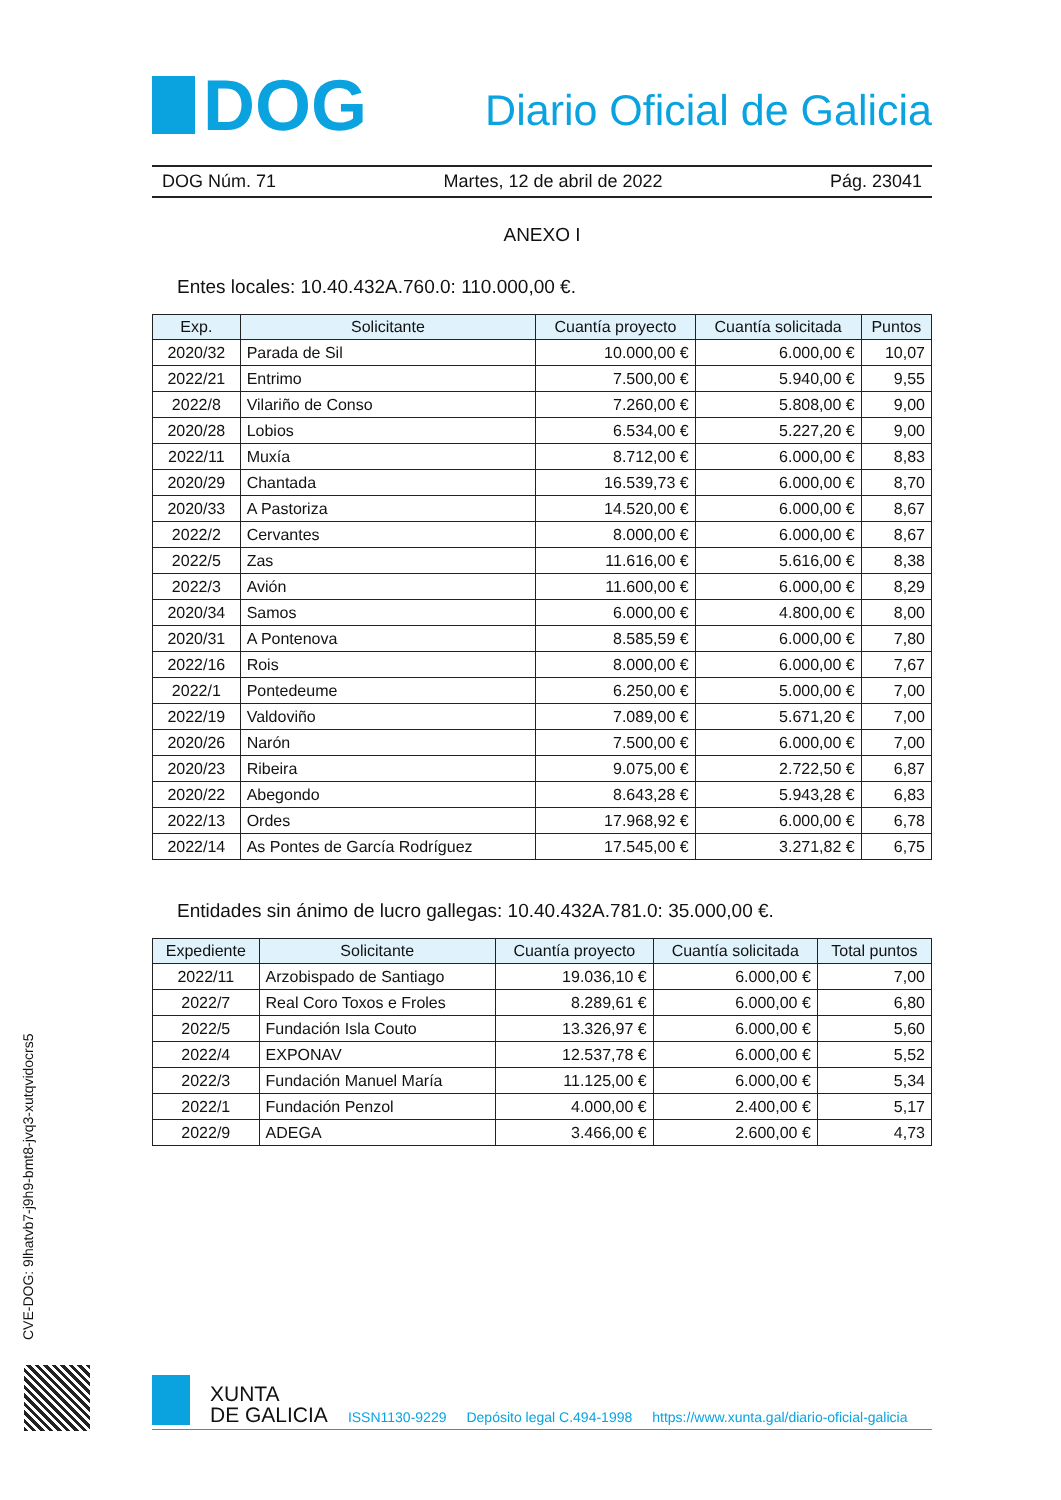DOG
Diario Oficial de Galicia
DOG Núm. 71 Martes, 12 de abril de 2022 Pág. 23041
ANEXO I
Entes locales: 10.40.432A.760.0: 110.000,00 €.
| Exp. | Solicitante | Cuantía proyecto | Cuantía solicitada | Puntos |
| --- | --- | --- | --- | --- |
| 2020/32 | Parada de Sil | 10.000,00 € | 6.000,00 € | 10,07 |
| 2022/21 | Entrimo | 7.500,00 € | 5.940,00 € | 9,55 |
| 2022/8 | Vilariño de Conso | 7.260,00 € | 5.808,00 € | 9,00 |
| 2020/28 | Lobios | 6.534,00 € | 5.227,20 € | 9,00 |
| 2022/11 | Muxía | 8.712,00 € | 6.000,00 € | 8,83 |
| 2020/29 | Chantada | 16.539,73 € | 6.000,00 € | 8,70 |
| 2020/33 | A Pastoriza | 14.520,00 € | 6.000,00 € | 8,67 |
| 2022/2 | Cervantes | 8.000,00 € | 6.000,00 € | 8,67 |
| 2022/5 | Zas | 11.616,00 € | 5.616,00 € | 8,38 |
| 2022/3 | Avión | 11.600,00 € | 6.000,00 € | 8,29 |
| 2020/34 | Samos | 6.000,00 € | 4.800,00 € | 8,00 |
| 2020/31 | A Pontenova | 8.585,59 € | 6.000,00 € | 7,80 |
| 2022/16 | Rois | 8.000,00 € | 6.000,00 € | 7,67 |
| 2022/1 | Pontedeume | 6.250,00 € | 5.000,00 € | 7,00 |
| 2022/19 | Valdoviño | 7.089,00 € | 5.671,20 € | 7,00 |
| 2020/26 | Narón | 7.500,00 € | 6.000,00 € | 7,00 |
| 2020/23 | Ribeira | 9.075,00 € | 2.722,50 € | 6,87 |
| 2020/22 | Abegondo | 8.643,28 € | 5.943,28 € | 6,83 |
| 2022/13 | Ordes | 17.968,92 € | 6.000,00 € | 6,78 |
| 2022/14 | As Pontes de García Rodríguez | 17.545,00 € | 3.271,82 € | 6,75 |
Entidades sin ánimo de lucro gallegas: 10.40.432A.781.0: 35.000,00 €.
| Expediente | Solicitante | Cuantía proyecto | Cuantía solicitada | Total puntos |
| --- | --- | --- | --- | --- |
| 2022/11 | Arzobispado de Santiago | 19.036,10 € | 6.000,00 € | 7,00 |
| 2022/7 | Real Coro Toxos e Froles | 8.289,61 € | 6.000,00 € | 6,80 |
| 2022/5 | Fundación Isla Couto | 13.326,97 € | 6.000,00 € | 5,60 |
| 2022/4 | EXPONAV | 12.537,78 € | 6.000,00 € | 5,52 |
| 2022/3 | Fundación Manuel María | 11.125,00 € | 6.000,00 € | 5,34 |
| 2022/1 | Fundación Penzol | 4.000,00 € | 2.400,00 € | 5,17 |
| 2022/9 | ADEGA | 3.466,00 € | 2.600,00 € | 4,73 |
CVE-DOG: 9lhatvb7-j9h9-bmt8-jvq3-xutqvidocrs5
XUNTA
DE GALICIA
ISSN1130-9229 Depósito legal C.494-1998 https://www.xunta.gal/diario-oficial-galicia